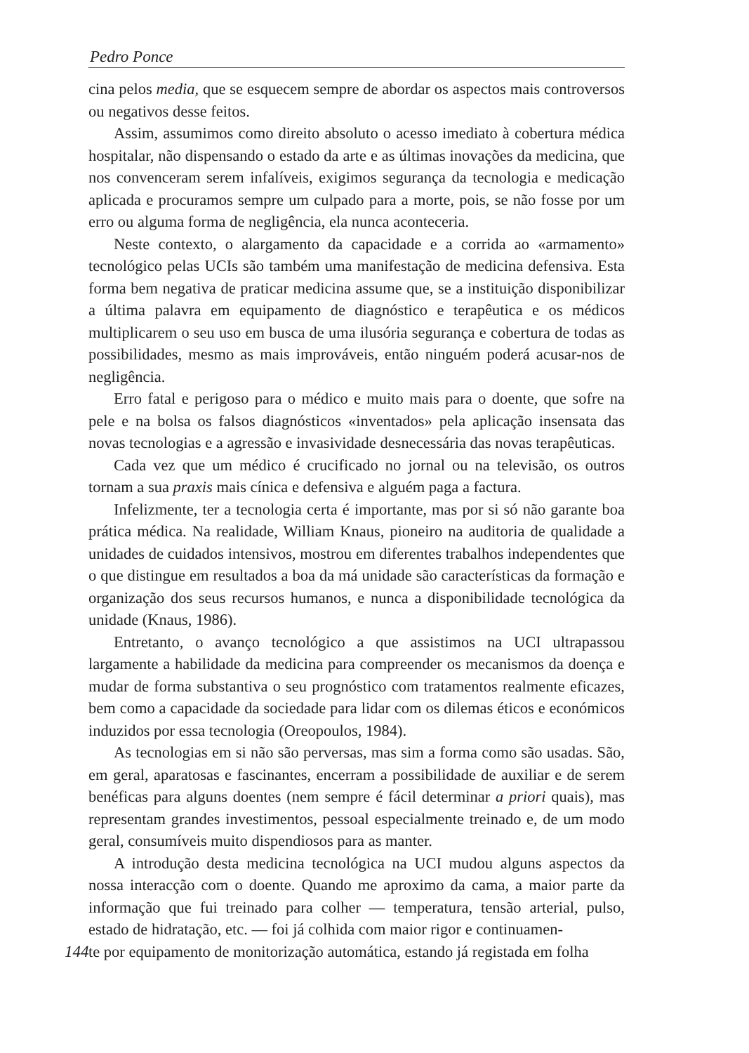Pedro Ponce
cina pelos media, que se esquecem sempre de abordar os aspectos mais controversos ou negativos desse feitos.
Assim, assumimos como direito absoluto o acesso imediato à cobertura médica hospitalar, não dispensando o estado da arte e as últimas inovações da medicina, que nos convenceram serem infalíveis, exigimos segurança da tecnologia e medicação aplicada e procuramos sempre um culpado para a morte, pois, se não fosse por um erro ou alguma forma de negligência, ela nunca aconteceria.
Neste contexto, o alargamento da capacidade e a corrida ao «armamento» tecnológico pelas UCIs são também uma manifestação de medicina defensiva. Esta forma bem negativa de praticar medicina assume que, se a instituição disponibilizar a última palavra em equipamento de diagnóstico e terapêutica e os médicos multiplicarem o seu uso em busca de uma ilusória segurança e cobertura de todas as possibilidades, mesmo as mais improváveis, então ninguém poderá acusar-nos de negligência.
Erro fatal e perigoso para o médico e muito mais para o doente, que sofre na pele e na bolsa os falsos diagnósticos «inventados» pela aplicação insensata das novas tecnologias e a agressão e invasividade desnecessária das novas terapêuticas.
Cada vez que um médico é crucificado no jornal ou na televisão, os outros tornam a sua praxis mais cínica e defensiva e alguém paga a factura.
Infelizmente, ter a tecnologia certa é importante, mas por si só não garante boa prática médica. Na realidade, William Knaus, pioneiro na auditoria de qualidade a unidades de cuidados intensivos, mostrou em diferentes trabalhos independentes que o que distingue em resultados a boa da má unidade são características da formação e organização dos seus recursos humanos, e nunca a disponibilidade tecnológica da unidade (Knaus, 1986).
Entretanto, o avanço tecnológico a que assistimos na UCI ultrapassou largamente a habilidade da medicina para compreender os mecanismos da doença e mudar de forma substantiva o seu prognóstico com tratamentos realmente eficazes, bem como a capacidade da sociedade para lidar com os dilemas éticos e económicos induzidos por essa tecnologia (Oreopoulos, 1984).
As tecnologias em si não são perversas, mas sim a forma como são usadas. São, em geral, aparatosas e fascinantes, encerram a possibilidade de auxiliar e de serem benéficas para alguns doentes (nem sempre é fácil determinar a priori quais), mas representam grandes investimentos, pessoal especialmente treinado e, de um modo geral, consumíveis muito dispendiosos para as manter.
A introdução desta medicina tecnológica na UCI mudou alguns aspectos da nossa interacção com o doente. Quando me aproximo da cama, a maior parte da informação que fui treinado para colher — temperatura, tensão arterial, pulso, estado de hidratação, etc. — foi já colhida com maior rigor e continuamen-
144 te por equipamento de monitorização automática, estando já registada em folha